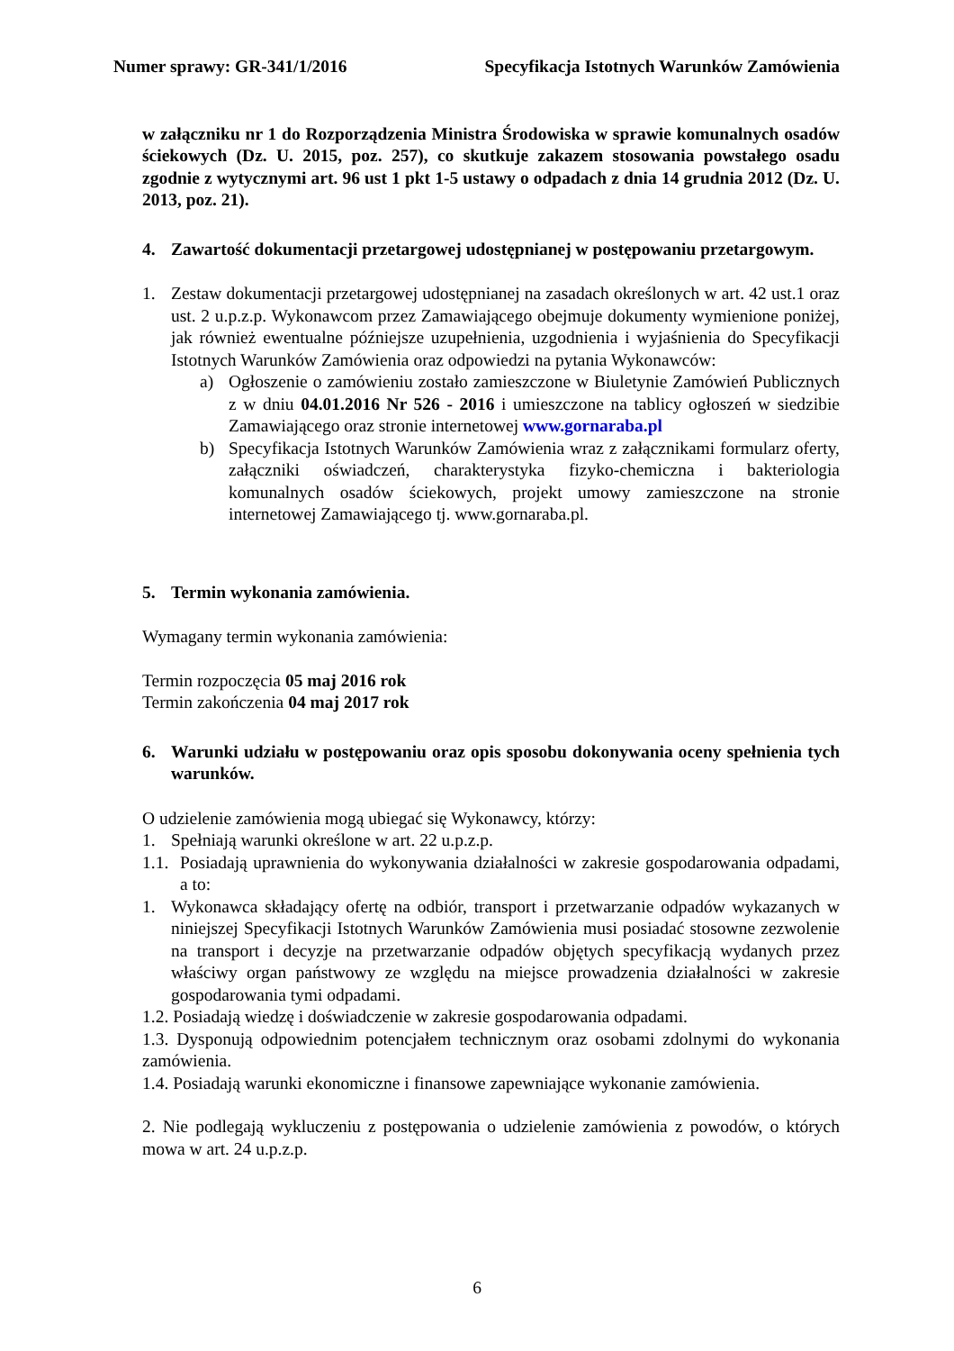Numer sprawy: GR-341/1/2016 Specyfikacja Istotnych Warunków Zamówienia
w załączniku nr 1 do Rozporządzenia Ministra Środowiska w sprawie komunalnych osadów ściekowych (Dz. U. 2015, poz. 257), co skutkuje zakazem stosowania powstałego osadu zgodnie z wytycznymi art. 96 ust 1 pkt 1-5 ustawy o odpadach z dnia 14 grudnia 2012 (Dz. U. 2013, poz. 21).
4. Zawartość dokumentacji przetargowej udostępnianej w postępowaniu przetargowym.
1. Zestaw dokumentacji przetargowej udostępnianej na zasadach określonych w art. 42 ust.1 oraz ust. 2 u.p.z.p. Wykonawcom przez Zamawiającego obejmuje dokumenty wymienione poniżej, jak również ewentualne późniejsze uzupełnienia, uzgodnienia i wyjaśnienia do Specyfikacji Istotnych Warunków Zamówienia oraz odpowiedzi na pytania Wykonawców:
a) Ogłoszenie o zamówieniu zostało zamieszczone w Biuletynie Zamówień Publicznych z w dniu 04.01.2016 Nr 526 - 2016 i umieszczone na tablicy ogłoszeń w siedzibie Zamawiającego oraz stronie internetowej www.gornaraba.pl
b) Specyfikacja Istotnych Warunków Zamówienia wraz z załącznikami formularz oferty, załączniki oświadczeń, charakterystyka fizyko-chemiczna i bakteriologia komunalnych osadów ściekowych, projekt umowy zamieszczone na stronie internetowej Zamawiającego tj. www.gornaraba.pl.
5. Termin wykonania zamówienia.
Wymagany termin wykonania zamówienia:
Termin rozpoczęcia 05 maj 2016 rok
Termin zakończenia 04 maj 2017 rok
6. Warunki udziału w postępowaniu oraz opis sposobu dokonywania oceny spełnienia tych warunków.
O udzielenie zamówienia mogą ubiegać się Wykonawcy, którzy:
1. Spełniają warunki określone w art. 22 u.p.z.p.
1.1. Posiadają uprawnienia do wykonywania działalności w zakresie gospodarowania odpadami, a to:
1. Wykonawca składający ofertę na odbiór, transport i przetwarzanie odpadów wykazanych w niniejszej Specyfikacji Istotnych Warunków Zamówienia musi posiadać stosowne zezwolenie na transport i decyzje na przetwarzanie odpadów objętych specyfikacją wydanych przez właściwy organ państwowy ze względu na miejsce prowadzenia działalności w zakresie gospodarowania tymi odpadami.
1.2. Posiadają wiedzę i doświadczenie w zakresie gospodarowania odpadami.
1.3. Dysponują odpowiednim potencjałem technicznym oraz osobami zdolnymi do wykonania zamówienia.
1.4. Posiadają warunki ekonomiczne i finansowe zapewniające wykonanie zamówienia.
2. Nie podlegają wykluczeniu z postępowania o udzielenie zamówienia z powodów, o których mowa w art. 24 u.p.z.p.
6